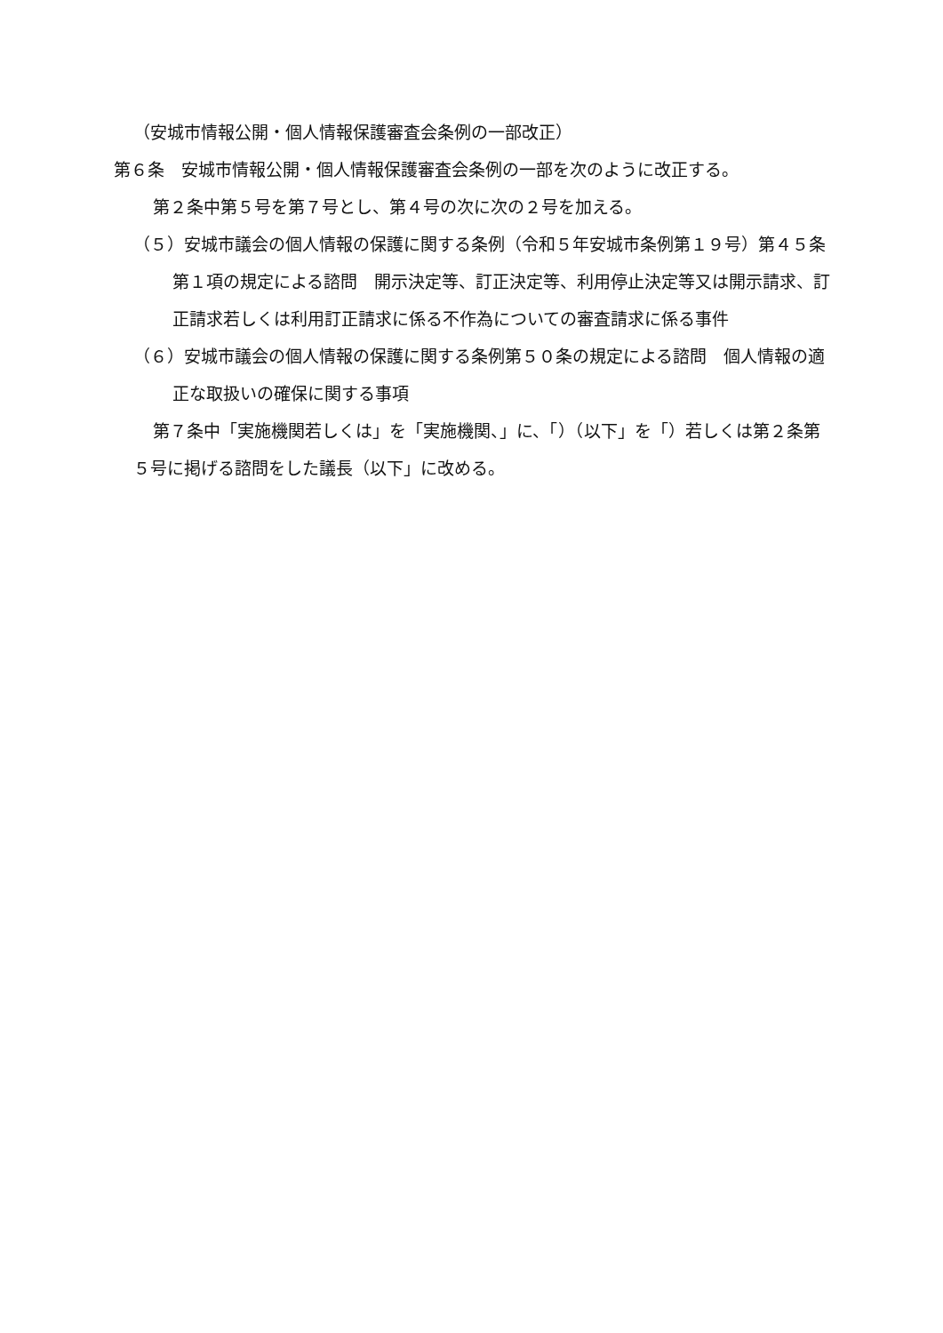（安城市情報公開・個人情報保護審査会条例の一部改正）
第６条　安城市情報公開・個人情報保護審査会条例の一部を次のように改正する。
第２条中第５号を第７号とし、第４号の次に次の２号を加える。
（５）安城市議会の個人情報の保護に関する条例（令和５年安城市条例第１９号）第４５条第１項の規定による諮問　開示決定等、訂正決定等、利用停止決定等又は開示請求、訂正請求若しくは利用訂正請求に係る不作為についての審査請求に係る事件
（６）安城市議会の個人情報の保護に関する条例第５０条の規定による諮問　個人情報の適正な取扱いの確保に関する事項
第７条中「実施機関若しくは」を「実施機関、」に、「）（以下」を「）若しくは第２条第５号に掲げる諮問をした議長（以下」に改める。